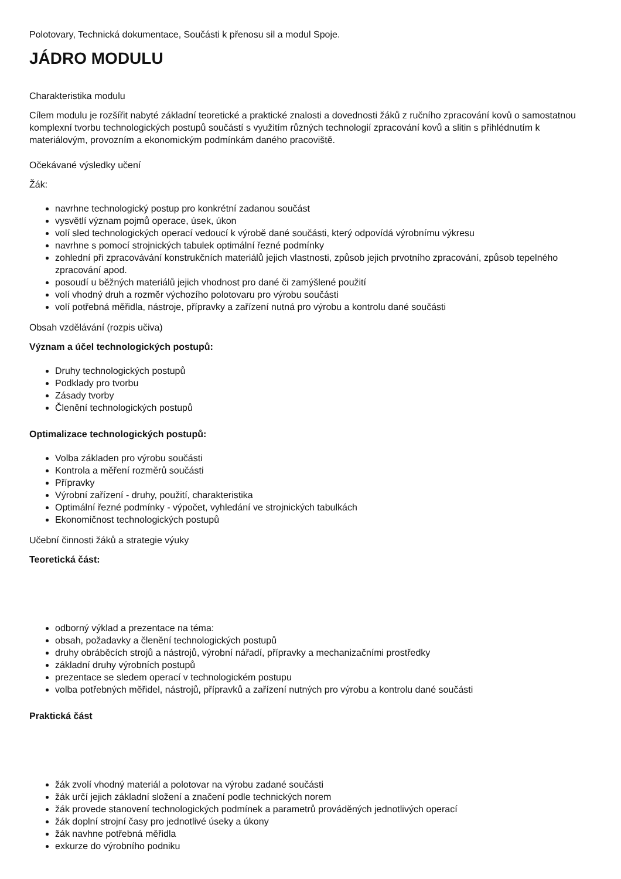Polotovary, Technická dokumentace, Součásti k přenosu sil a modul Spoje.
JÁDRO MODULU
Charakteristika modulu
Cílem modulu je rozšířit nabyté základní teoretické a praktické znalosti a dovednosti žáků z ručního zpracování kovů o samostatnou komplexní tvorbu technologických postupů součástí s využitím různých technologií zpracování kovů a slitin s přihlédnutím k materiálovým, provozním a ekonomickým podmínkám daného pracoviště.
Očekávané výsledky učení
Žák:
navrhne technologický postup pro konkrétní zadanou součást
vysvětlí význam pojmů operace, úsek, úkon
volí sled technologických operací vedoucí k výrobě dané součásti, který odpovídá výrobnímu výkresu
navrhne s pomocí strojnických tabulek optimální řezné podmínky
zohlední při zpracovávání konstrukčních materiálů jejich vlastnosti, způsob jejich prvotního zpracování, způsob tepelného zpracování apod.
posoudí u běžných materiálů jejich vhodnost pro dané či zamýšlené použití
volí vhodný druh a rozměr výchozího polotovaru pro výrobu součásti
volí potřebná měřidla, nástroje, přípravky a zařízení nutná pro výrobu a kontrolu dané součásti
Obsah vzdělávání (rozpis učiva)
Význam a účel technologických postupů:
Druhy technologických postupů
Podklady pro tvorbu
Zásady tvorby
Členění technologických postupů
Optimalizace technologických postupů:
Volba základen pro výrobu součásti
Kontrola a měření rozměrů součásti
Přípravky
Výrobní zařízení - druhy, použití, charakteristika
Optimální řezné podmínky - výpočet, vyhledání ve strojnických tabulkách
Ekonomičnost technologických postupů
Učební činnosti žáků a strategie výuky
Teoretická část:
odborný výklad a prezentace na téma:
obsah, požadavky a členění technologických postupů
druhy obráběcích strojů a nástrojů, výrobní nářadí, přípravky a mechanizačními prostředky
základní druhy výrobních postupů
prezentace se sledem operací v technologickém postupu
volba potřebných měřidel, nástrojů, přípravků a zařízení nutných pro výrobu a kontrolu dané součásti
Praktická část
žák zvolí vhodný materiál a polotovar na výrobu zadané součásti
žák určí jejich základní složení a značení podle technických norem
žák provede stanovení technologických podmínek a parametrů prováděných jednotlivých operací
žák doplní strojní časy pro jednotlivé úseky a úkony
žák navhne potřebná měřidla
exkurze do výrobního podniku